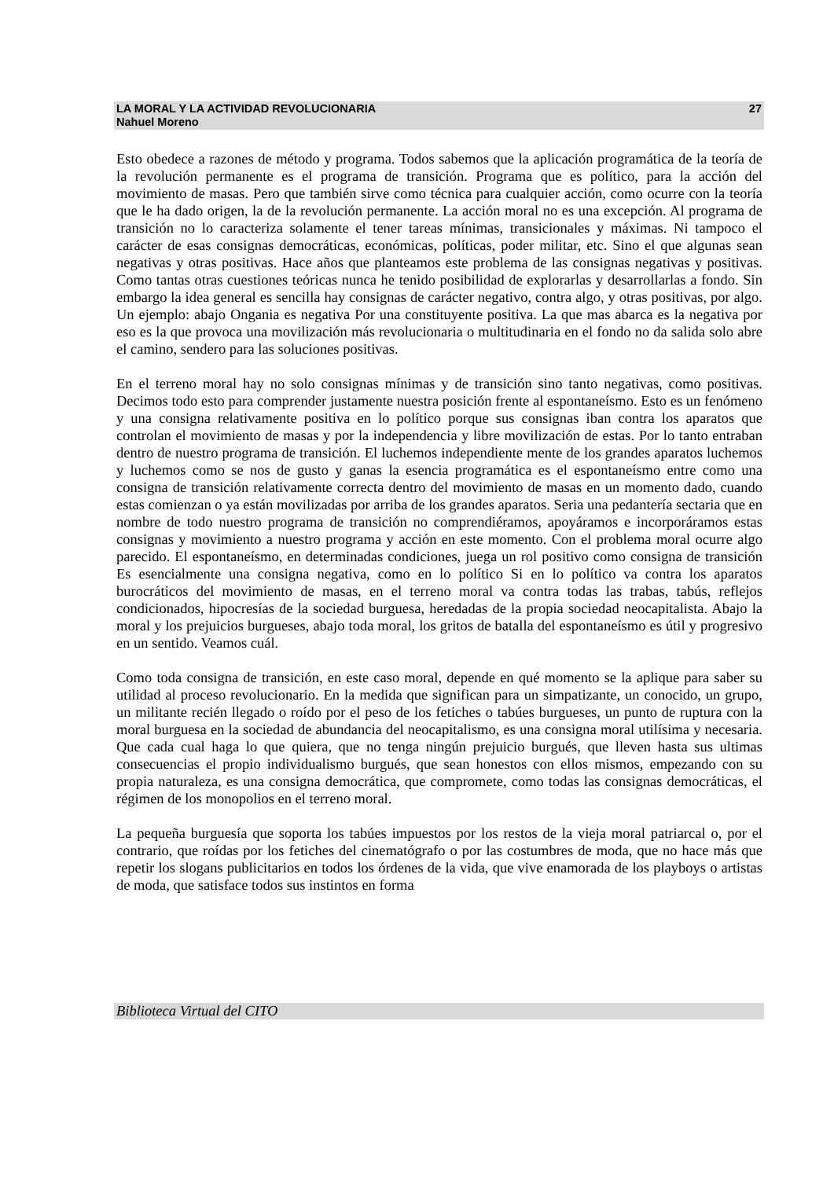LA MORAL Y LA ACTIVIDAD REVOLUCIONARIA 27
Nahuel Moreno
Esto obedece a razones de método y programa. Todos sabemos que la aplicación programática de la teoría de la revolución permanente es el programa de transición. Programa que es político, para la acción del movimiento de masas. Pero que también sirve como técnica para cualquier acción, como ocurre con la teoría que le ha dado origen, la de la revolución permanente. La acción moral no es una excepción. Al programa de transición no lo caracteriza solamente el tener tareas mínimas, transicionales y máximas. Ni tampoco el carácter de esas consignas democráticas, económicas, políticas, poder militar, etc. Sino el que algunas sean negativas y otras positivas. Hace años que planteamos este problema de las consignas negativas y positivas. Como tantas otras cuestiones teóricas nunca he tenido posibilidad de explorarlas y desarrollarlas a fondo. Sin embargo la idea general es sencilla hay consignas de carácter negativo, contra algo, y otras positivas, por algo. Un ejemplo: abajo Ongania es negativa Por una constituyente positiva. La que mas abarca es la negativa por eso es la que provoca una movilización más revolucionaria o multitudinaria en el fondo no da salida solo abre el camino, sendero para las soluciones positivas.
En el terreno moral hay no solo consignas mínimas y de transición sino tanto negativas, como positivas. Decimos todo esto para comprender justamente nuestra posición frente al espontaneísmo. Esto es un fenómeno y una consigna relativamente positiva en lo político porque sus consignas iban contra los aparatos que controlan el movimiento de masas y por la independencia y libre movilización de estas. Por lo tanto entraban dentro de nuestro programa de transición. El luchemos independiente mente de los grandes aparatos luchemos y luchemos como se nos de gusto y ganas la esencia programática es el espontaneísmo entre como una consigna de transición relativamente correcta dentro del movimiento de masas en un momento dado, cuando estas comienzan o ya están movilizadas por arriba de los grandes aparatos. Seria una pedantería sectaria que en nombre de todo nuestro programa de transición no comprendiéramos, apoyáramos e incorporáramos estas consignas y movimiento a nuestro programa y acción en este momento. Con el problema moral ocurre algo parecido. El espontaneísmo, en determinadas condiciones, juega un rol positivo como consigna de transición Es esencialmente una consigna negativa, como en lo político Si en lo político va contra los aparatos burocráticos del movimiento de masas, en el terreno moral va contra todas las trabas, tabús, reflejos condicionados, hipocresías de la sociedad burguesa, heredadas de la propia sociedad neocapitalista. Abajo la moral y los prejuicios burgueses, abajo toda moral, los gritos de batalla del espontaneísmo es útil y progresivo en un sentido. Veamos cuál.
Como toda consigna de transición, en este caso moral, depende en qué momento se la aplique para saber su utilidad al proceso revolucionario. En la medida que significan para un simpatizante, un conocido, un grupo, un militante recién llegado o roído por el peso de los fetiches o tabúes burgueses, un punto de ruptura con la moral burguesa en la sociedad de abundancia del neocapitalismo, es una consigna moral utilísima y necesaria. Que cada cual haga lo que quiera, que no tenga ningún prejuicio burgués, que lleven hasta sus ultimas consecuencias el propio individualismo burgués, que sean honestos con ellos mismos, empezando con su propia naturaleza, es una consigna democrática, que compromete, como todas las consignas democráticas, el régimen de los monopolios en el terreno moral.
La pequeña burguesía que soporta los tabúes impuestos por los restos de la vieja moral patriarcal o, por el contrario, que roídas por los fetiches del cinematógrafo o por las costumbres de moda, que no hace más que repetir los slogans publicitarios en todos los órdenes de la vida, que vive enamorada de los playboys o artistas de moda, que satisface todos sus instintos en forma
Biblioteca Virtual del CITO